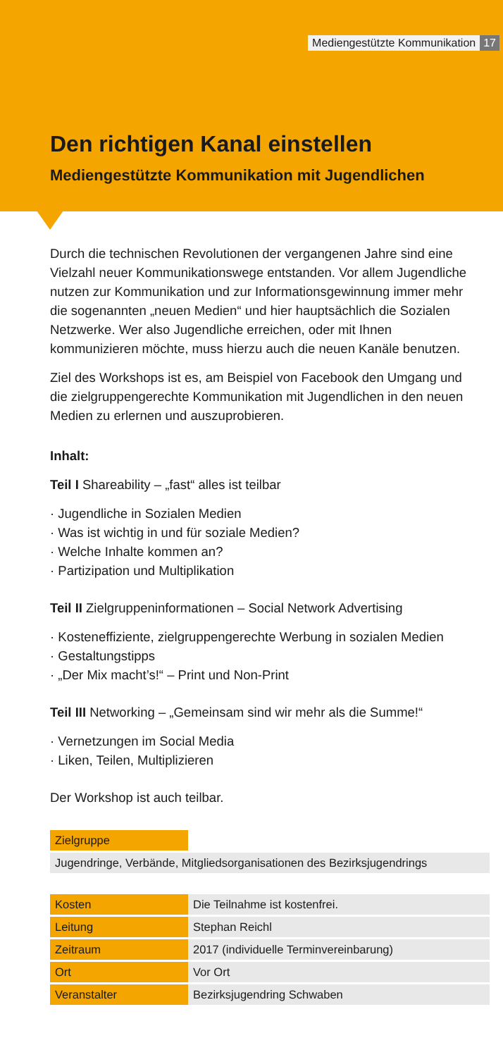Mediengestützte Kommunikation 17
Den richtigen Kanal einstellen
Mediengestützte Kommunikation mit Jugendlichen
Durch die technischen Revolutionen der vergangenen Jahre sind eine Vielzahl neuer Kommunikationswege entstanden. Vor allem Jugendliche nutzen zur Kommunikation und zur Informationsgewinnung immer mehr die sogenannten „neuen Medien“ und hier hauptsächlich die Sozialen Netzwerke. Wer also Jugendliche erreichen, oder mit Ihnen kommunizieren möchte, muss hierzu auch die neuen Kanäle benutzen.
Ziel des Workshops ist es, am Beispiel von Facebook den Umgang und die zielgruppengerechte Kommunikation mit Jugendlichen in den neuen Medien zu erlernen und auszuprobieren.
Inhalt:
Teil I Shareability – „fast“ alles ist teilbar
· Jugendliche in Sozialen Medien
· Was ist wichtig in und für soziale Medien?
· Welche Inhalte kommen an?
· Partizipation und Multiplikation
Teil II Zielgruppeninformationen – Social Network Advertising
· Kosteneffiziente, zielgruppengerechte Werbung in sozialen Medien
· Gestaltungstipps
· „Der Mix macht’s!“ – Print und Non-Print
Teil III Networking – „Gemeinsam sind wir mehr als die Summe!“
· Vernetzungen im Social Media
· Liken, Teilen, Multiplizieren
Der Workshop ist auch teilbar.
| Zielgruppe | |
| Jugendringe, Verbände, Mitgliedsorganisationen des Bezirksjugendrings | |
| Kosten | Die Teilnahme ist kostenfrei. |
| Leitung | Stephan Reichl |
| Zeitraum | 2017 (individuelle Terminvereinbarung) |
| Ort | Vor Ort |
| Veranstalter | Bezirksjugendring Schwaben |